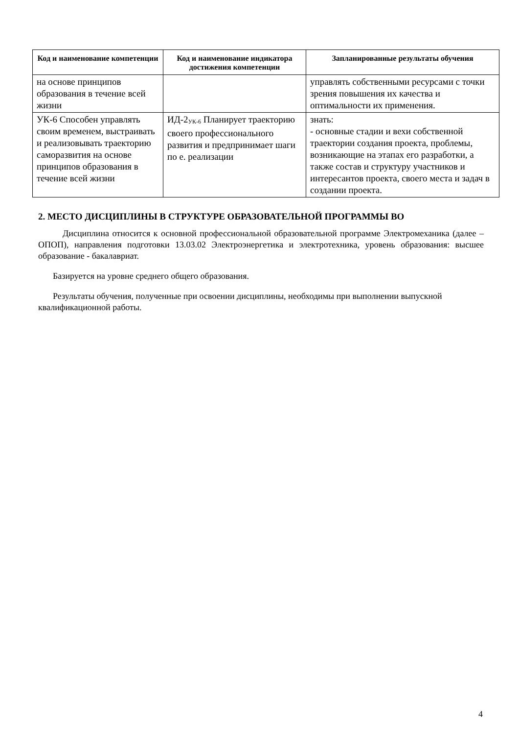| Код и наименование компетенции | Код и наименование индикатора достижения компетенции | Запланированные результаты обучения |
| --- | --- | --- |
| на основе принципов образования в течение всей жизни | | управлять собственными ресурсами с точки зрения повышения их качества и оптимальности их применения. |
| УК-6 Способен управлять своим временем, выстраивать и реализовывать траекторию саморазвития на основе принципов образования в течение всей жизни | ИД-2<sub>УК-6</sub> Планирует траекторию своего профессионального развития и предпринимает шаги по е. реализации | знать: - основные стадии и вехи собственной траектории создания проекта, проблемы, возникающие на этапах его разработки, а также состав и структуру участников и интересантов проекта, своего места и задач в создании проекта. |
2. МЕСТО ДИСЦИПЛИНЫ В СТРУКТУРЕ ОБРАЗОВАТЕЛЬНОЙ ПРОГРАММЫ ВО
Дисциплина относится к основной профессиональной образовательной программе Электромеханика (далее – ОПОП), направления подготовки 13.03.02 Электроэнергетика и электротехника, уровень образования: высшее образование - бакалавриат.
Базируется на уровне среднего общего образования.
Результаты обучения, полученные при освоении дисциплины, необходимы при выполнении выпускной квалификационной работы.
4